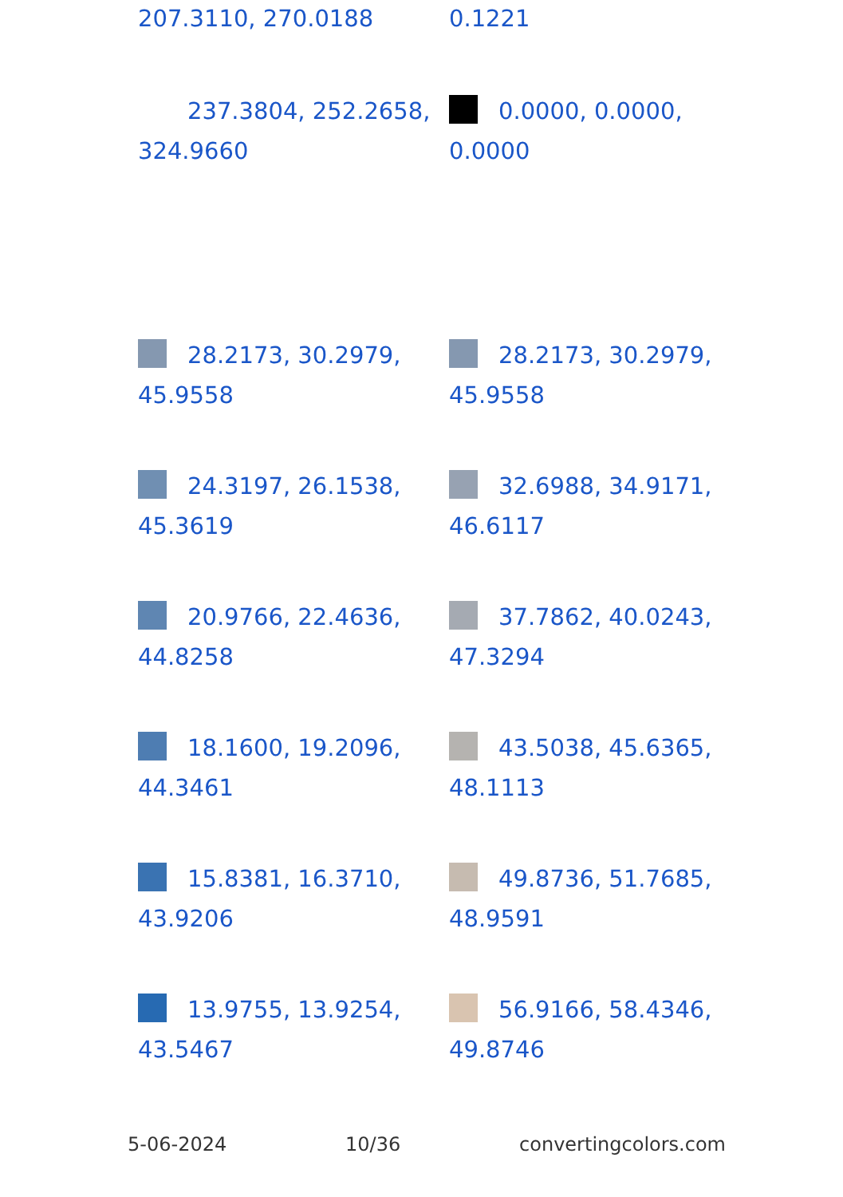207.3110, 270.0188 0.1221
237.3804, 252.2658, 324.9660
0.0000, 0.0000, 0.0000
28.2173, 30.2979, 45.9558
28.2173, 30.2979, 45.9558
24.3197, 26.1538, 45.3619
32.6988, 34.9171, 46.6117
20.9766, 22.4636, 44.8258
37.7862, 40.0243, 47.3294
18.1600, 19.2096, 44.3461
43.5038, 45.6365, 48.1113
15.8381, 16.3710, 43.9206
49.8736, 51.7685, 48.9591
13.9755, 13.9254, 43.5467
56.9166, 58.4346, 49.8746
5-06-2024 10/36 convertingcolors.com